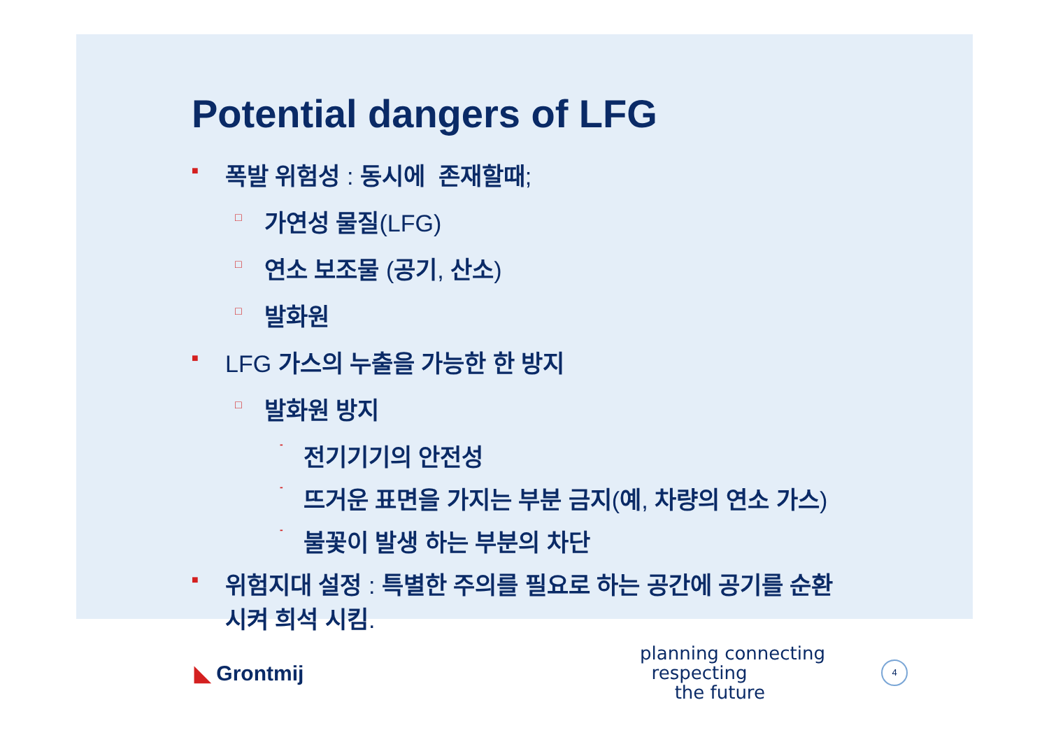Potential dangers of LFG
■ 폭발 위험성 : 동시에 존재할때;
□ 가연성 물질(LFG)
□ 연소 보조물 (공기, 산소)
□ 발화원
■ LFG 가스의 누출을 가능한 한 방지
□ 발화원 방지
- 전기기기의 안전성
- 뜨거운 표면을 가지는 부분 금지(예, 차량의 연소 가스)
- 불꽃이 발생 하는 부분의 차단
■ 위험지대 설정 : 특별한 주의를 필요로 하는 공간에 공기를 순환시켜 희석 시킴.
◣ Grontmij
planning connecting
respecting
the future
4